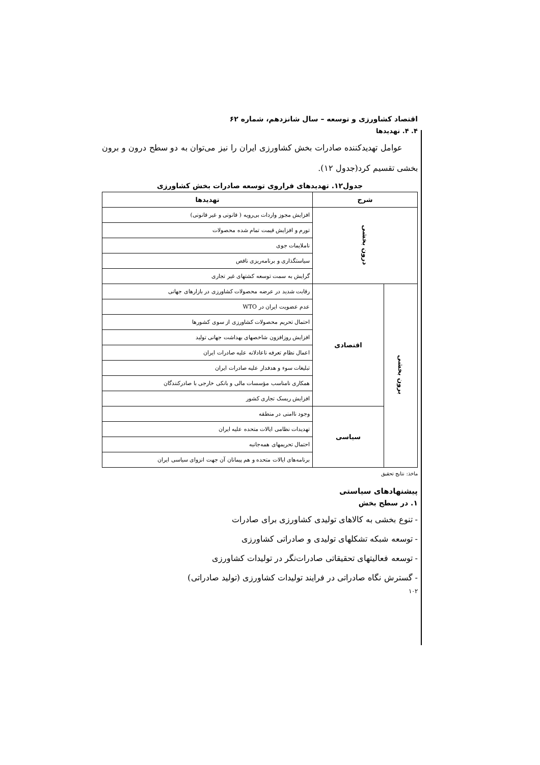اقتصاد کشاورزی و توسعه – سال شانزدهم، شماره ۶۲
۴. ۴. تهدیدها
عوامل تهدیدکننده صادرات بخش کشاورزی ایران را نیز می‌توان به دو سطح درون و برون بخشی تقسیم کرد(جدول ۱۲).
جدول۱۲. تهدیدهای فراروی توسعه صادرات بخش کشاورزی
| شرح | | تهدیدها |
| --- | --- | --- |
| درون بخشی | | افزایش مجوز واردات بی‌رویه ( قانونی و غیر قانونی) |
| | | تورم و افزایش قیمت تمام شده محصولات |
| | | ناملایمات جوی |
| | | سیاستگذاری و برنامه‌ریزی ناقص |
| | | گرایش به سمت توسعه کشتهای غیر تجاری |
| برون بخشی | اقتصادی | رقابت شدید در عرضه محصولات کشاورزی در بازارهای جهانی |
| | | عدم عضویت ایران در WTO |
| | | احتمال تحریم محصولات کشاورزی از سوی کشورها |
| | | افزایش روزافزون شاخصهای بهداشت جهانی تولید |
| | | اعمال نظام تعرفه ناعادلانه علیه صادرات ایران |
| | | تبلیغات سوء و هدفدار علیه صادرات ایران |
| | | همکاری نامناسب مؤسسات مالی و بانکی خارجی با صادرکنندگان |
| | | افزایش ریسک تجاری کشور |
| | سیاسی | وجود ناامنی در منطقه |
| | | تهدیدات نظامی ایالات متحده علیه ایران |
| | | احتمال تحریمهای همه‌جانبه |
| | | برنامه‌های ایالات متحده و هم پیمانان آن جهت انزوای سیاسی ایران |
ماخذ: نتایج تحقیق
پیشنهادهای سیاستی
۱. در سطح بخش
- تنوع بخشی به کالاهای تولیدی کشاورزی برای صادرات
- توسعه شبکه تشکلهای تولیدی و صادراتی کشاورزی
- توسعه فعالیتهای تحقیقاتی صادرات‌نگر در تولیدات کشاورزی
- گسترش نگاه صادراتی در فرایند تولیدات کشاورزی (تولید صادراتی)
۱۰۲